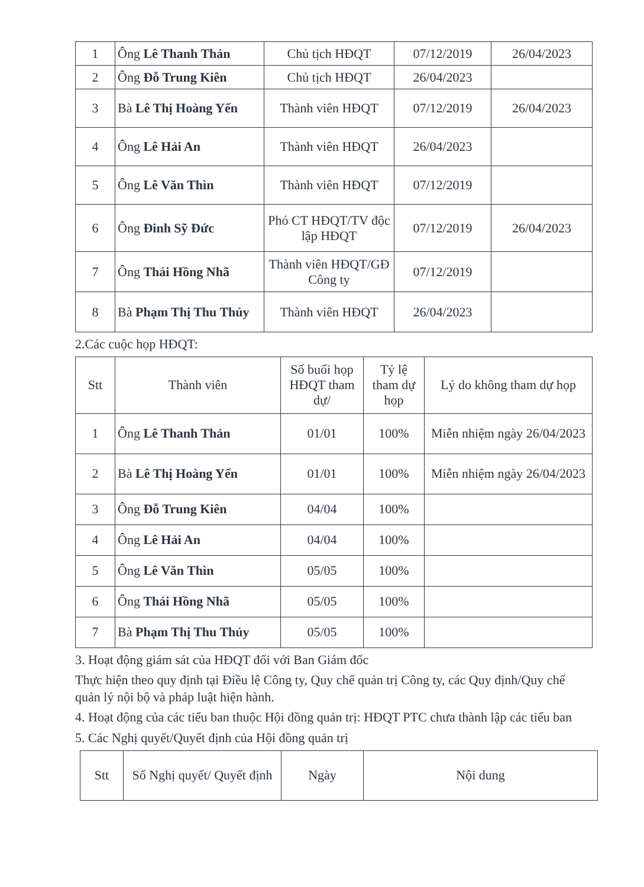| 1 | Ông Lê Thanh Thản | Chủ tịch HĐQT | 07/12/2019 | 26/04/2023 |
| 2 | Ông Đỗ Trung Kiên | Chủ tịch HĐQT | 26/04/2023 | |
| 3 | Bà Lê Thị Hoàng Yến | Thành viên HĐQT | 07/12/2019 | 26/04/2023 |
| 4 | Ông Lê Hải An | Thành viên HĐQT | 26/04/2023 | |
| 5 | Ông Lê Văn Thìn | Thành viên HĐQT | 07/12/2019 | |
| 6 | Ông Đinh Sỹ Đức | Phó CT HĐQT/TV độc lập HĐQT | 07/12/2019 | 26/04/2023 |
| 7 | Ông Thái Hồng Nhã | Thành viên HĐQT/GĐ Công ty | 07/12/2019 | |
| 8 | Bà Phạm Thị Thu Thủy | Thành viên HĐQT | 26/04/2023 | |
2.Các cuộc họp HĐQT:
| Stt | Thành viên | Số buổi họp HĐQT tham dự/ | Tỷ lệ tham dự họp | Lý do không tham dự họp |
| --- | --- | --- | --- | --- |
| 1 | Ông Lê Thanh Thản | 01/01 | 100% | Miễn nhiệm ngày 26/04/2023 |
| 2 | Bà Lê Thị Hoàng Yến | 01/01 | 100% | Miễn nhiệm ngày 26/04/2023 |
| 3 | Ông Đỗ Trung Kiên | 04/04 | 100% | |
| 4 | Ông Lê Hải An | 04/04 | 100% | |
| 5 | Ông Lê Văn Thìn | 05/05 | 100% | |
| 6 | Ông Thái Hồng Nhã | 05/05 | 100% | |
| 7 | Bà Phạm Thị Thu Thủy | 05/05 | 100% | |
3. Hoạt động giám sát của HĐQT đối với Ban Giám đốc
Thực hiện theo quy định tại Điều lệ Công ty, Quy chế quản trị Công ty, các Quy định/Quy chế quản lý nội bộ và pháp luật hiện hành.
4. Hoạt động của các tiểu ban thuộc Hội đồng quản trị: HĐQT PTC chưa thành lập các tiểu ban
5. Các Nghị quyết/Quyết định của Hội đồng quản trị
| Stt | Số Nghị quyết/ Quyết định | Ngày | Nội dung |
| --- | --- | --- | --- |